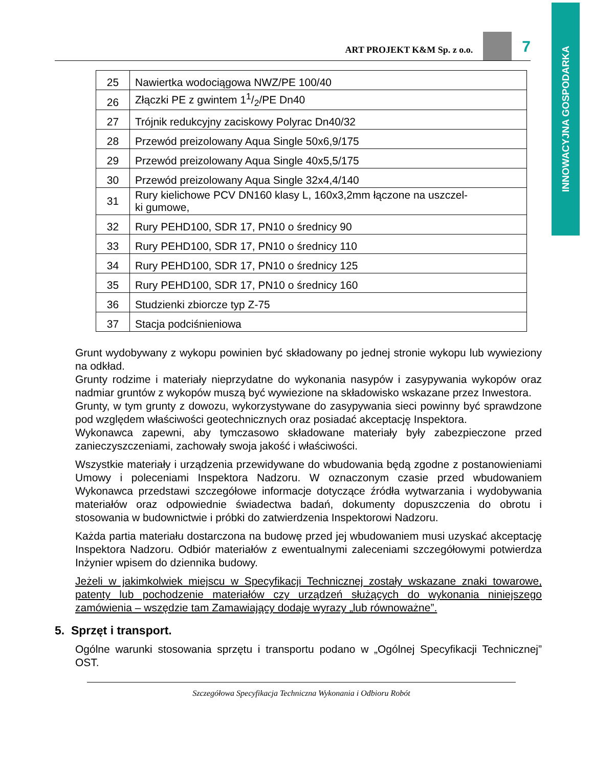INNOWACYJNA GOSPODARKA
ART PROJEKT K&M Sp. z o.o.
7
| 25 | Nawiertka wodociągowa NWZ/PE 100/40 |
| 26 | Złączki PE z gwintem 11/2/PE Dn40 |
| 27 | Trójnik redukcyjny zaciskowy Polyrac Dn40/32 |
| 28 | Przewód preizolowany Aqua Single 50x6,9/175 |
| 29 | Przewód preizolowany Aqua Single 40x5,5/175 |
| 30 | Przewód preizolowany Aqua Single 32x4,4/140 |
| 31 | Rury kielichowe PCV DN160 klasy L, 160x3,2mm łączone na uszczel- ki gumowe, |
| 32 | Rury PEHD100, SDR 17, PN10 o średnicy 90 |
| 33 | Rury PEHD100, SDR 17, PN10 o średnicy 110 |
| 34 | Rury PEHD100, SDR 17, PN10 o średnicy 125 |
| 35 | Rury PEHD100, SDR 17, PN10 o średnicy 160 |
| 36 | Studzienki zbiorcze typ Z-75 |
| 37 | Stacja podciśnieniowa |
Grunt wydobywany z wykopu powinien być składowany po jednej stronie wykopu lub wywieziony na odkład.
Grunty rodzime i materiały nieprzydatne do wykonania nasypów i zasypywania wykopów oraz nadmiar gruntów z wykopów muszą być wywiezione na składowisko wskazane przez Inwestora.
Grunty, w tym grunty z dowozu, wykorzystywane do zasypywania sieci powinny być sprawdzone pod względem właściwości geotechnicznych oraz posiadać akceptację Inspektora.
Wykonawca zapewni, aby tymczasowo składowane materiały były zabezpieczone przed zanieczyszczeniami, zachowały swoja jakość i właściwości.
Wszystkie materiały i urządzenia przewidywane do wbudowania będą zgodne z postanowieniami Umowy i poleceniami Inspektora Nadzoru. W oznaczonym czasie przed wbudowaniem Wykonawca przedstawi szczegółowe informacje dotyczące źródła wytwarzania i wydobywania materiałów oraz odpowiednie świadectwa badań, dokumenty dopuszczenia do obrotu i stosowania w budownictwie i próbki do zatwierdzenia Inspektorowi Nadzoru.
Każda partia materiału dostarczona na budowę przed jej wbudowaniem musi uzyskać akceptację Inspektora Nadzoru. Odbiór materiałów z ewentualnymi zaleceniami szczegółowymi potwierdza Inżynier wpisem do dziennika budowy.
Jeżeli w jakimkolwiek miejscu w Specyfikacji Technicznej zostały wskazane znaki towarowe, patenty lub pochodzenie materiałów czy urządzeń służących do wykonania niniejszego zamówienia – wszędzie tam Zamawiający dodaje wyrazy „lub równoważne”.
5. Sprzęt i transport.
Ogólne warunki stosowania sprzętu i transportu podano w „Ogólnej Specyfikacji Technicznej” OST.
Szczegółowa Specyfikacja Techniczna Wykonania i Odbioru Robót